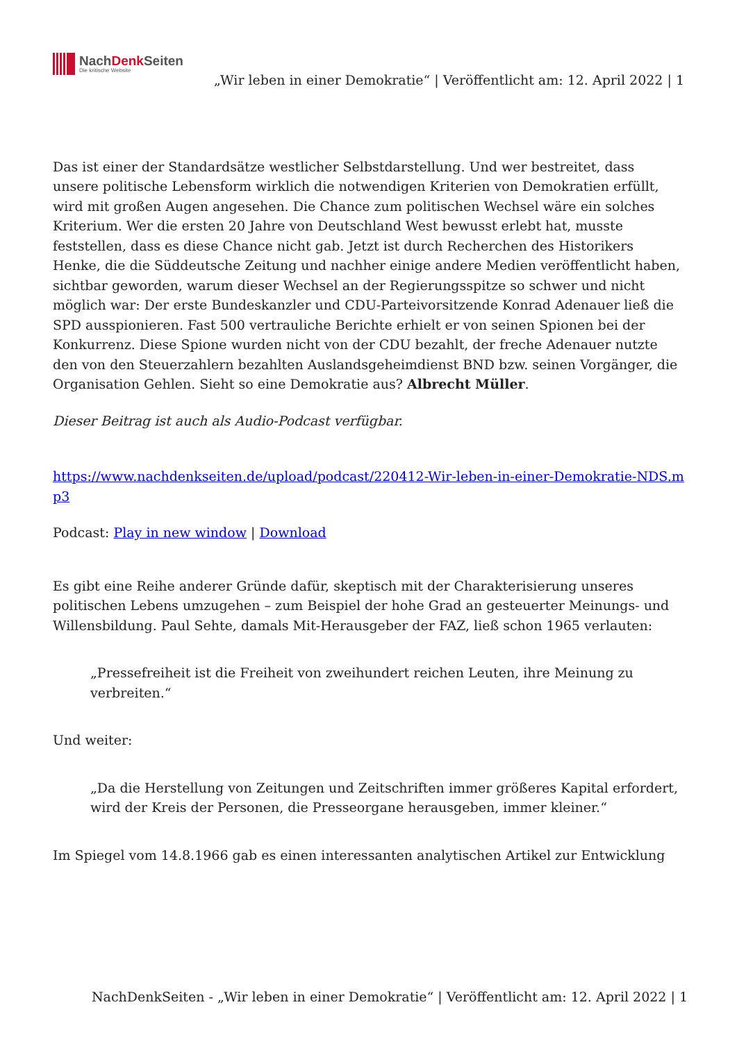NachDenk Seiten
Die kritische Website
„Wir leben in einer Demokratie“ | Veröffentlicht am: 12. April 2022 | 1
Das ist einer der Standardsätze westlicher Selbstdarstellung. Und wer bestreitet, dass unsere politische Lebensform wirklich die notwendigen Kriterien von Demokratien erfüllt, wird mit großen Augen angesehen. Die Chance zum politischen Wechsel wäre ein solches Kriterium. Wer die ersten 20 Jahre von Deutschland West bewusst erlebt hat, musste feststellen, dass es diese Chance nicht gab. Jetzt ist durch Recherchen des Historikers Henke, die die Süddeutsche Zeitung und nachher einige andere Medien veröffentlicht haben, sichtbar geworden, warum dieser Wechsel an der Regierungsspitze so schwer und nicht möglich war: Der erste Bundeskanzler und CDU-Parteivorsitzende Konrad Adenauer ließ die SPD ausspionieren. Fast 500 vertrauliche Berichte erhielt er von seinen Spionen bei der Konkurrenz. Diese Spione wurden nicht von der CDU bezahlt, der freche Adenauer nutzte den von den Steuerzahlern bezahlten Auslandsgeheimdienst BND bzw. seinen Vorgänger, die Organisation Gehlen. Sieht so eine Demokratie aus? Albrecht Müller.
Dieser Beitrag ist auch als Audio-Podcast verfügbar.
https://www.nachdenkseiten.de/upload/podcast/220412-Wir-leben-in-einer-Demokratie-NDS.mp3
Podcast: Play in new window | Download
Es gibt eine Reihe anderer Gründe dafür, skeptisch mit der Charakterisierung unseres politischen Lebens umzugehen – zum Beispiel der hohe Grad an gesteuerter Meinungs- und Willensbildung. Paul Sehte, damals Mit-Herausgeber der FAZ, ließ schon 1965 verlauten:
„Pressefreiheit ist die Freiheit von zweihundert reichen Leuten, ihre Meinung zu verbreiten.“
Und weiter:
„Da die Herstellung von Zeitungen und Zeitschriften immer größeres Kapital erfordert, wird der Kreis der Personen, die Presseorgane herausgeben, immer kleiner.“
Im Spiegel vom 14.8.1966 gab es einen interessanten analytischen Artikel zur Entwicklung
NachDenkSeiten - „Wir leben in einer Demokratie“ | Veröffentlicht am: 12. April 2022 | 1